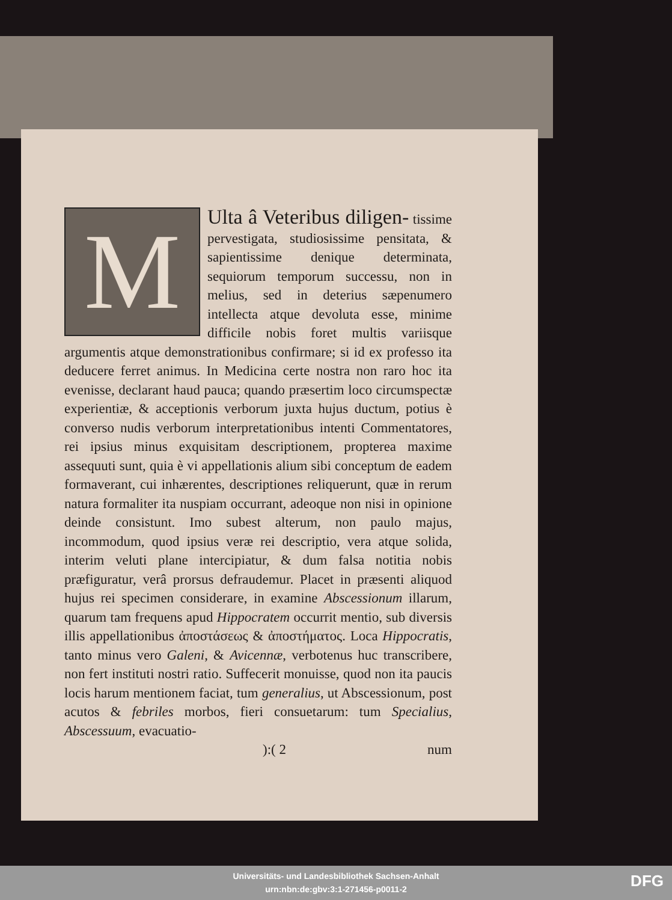M
Ulta â Veteribus diligen- tissime pervestigata, studiosissime pensitata, & sapientissime denique determinata, sequiorum temporum successu, non in melius, sed in deterius sæpenumero intellecta atque devoluta esse, minime difficile nobis foret multis variisque argumentis atque demonstrationibus confirmare; si id ex professo ita deducere ferret animus. In Medicina certe nostra non raro hoc ita evenisse, declarant haud pauca; quando præsertim loco circumspectæ experientiæ, & acceptionis verborum juxta hujus ductum, potius è converso nudis verborum interpretationibus intenti Commentatores, rei ipsius minus exquisitam descriptionem, propterea maxime assequuti sunt, quia è vi appellationis alium sibi conceptum de eadem formaverant, cui inhærentes, descriptiones reliquerunt, quæ in rerum natura formaliter ita nuspiam occurrant, adeoque non nisi in opinione deinde consistunt. Imo subest alterum, non paulo majus, incommodum, quod ipsius veræ rei descriptio, vera atque solida, interim veluti plane intercipiatur, & dum falsa notitia nobis præfiguratur, verâ prorsus defraudemur. Placet in præsenti aliquod hujus rei specimen considerare, in examine Abscessionum illarum, quarum tam frequens apud Hippocratem occurrit mentio, sub diversis illis appellationibus ἀποστάσεως & ἀποστήματος. Loca Hippocratis, tanto minus vero Galeni, & Avicennæ, verbotenus huc transcribere, non fert instituti nostri ratio. Suffecerit monuisse, quod non ita paucis locis harum mentionem faciat, tum generalius, ut Abscessionum, post acutos & febriles morbos, fieri consuetarum: tum Specialius, Abscessuum, evacuatio-
):( 2 num
Universitäts- und Landesbibliothek Sachsen-Anhalt
urn:nbn:de:gbv:3:1-271456-p0011-2
DFG